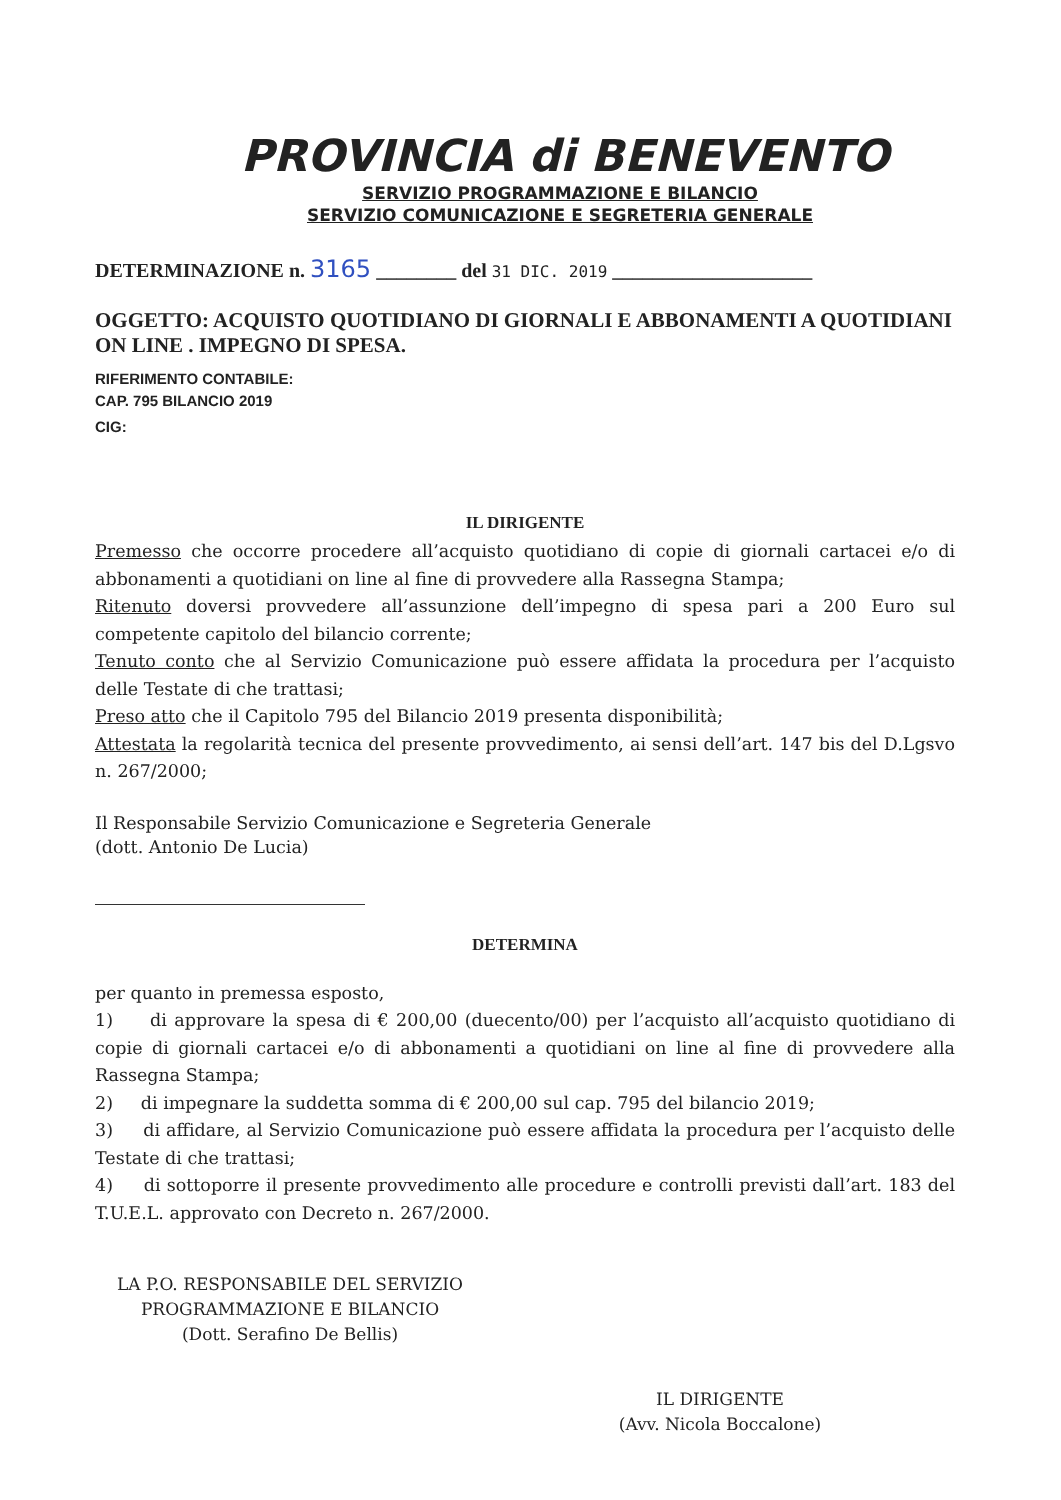PROVINCIA di BENEVENTO
SERVIZIO PROGRAMMAZIONE E BILANCIO
SERVIZIO COMUNICAZIONE E SEGRETERIA GENERALE
DETERMINAZIONE n. 3165 ________ del 31 DIC. 2019 ____________________
OGGETTO: ACQUISTO QUOTIDIANO DI GIORNALI E ABBONAMENTI A QUOTIDIANI ON LINE . IMPEGNO DI SPESA.
RIFERIMENTO CONTABILE:
CAP. 795 BILANCIO 2019
CIG:
IL DIRIGENTE
Premesso che occorre procedere all’acquisto quotidiano di copie di giornali cartacei e/o di abbonamenti a quotidiani on line al fine di provvedere alla Rassegna Stampa;
Ritenuto doversi provvedere all’assunzione dell’impegno di spesa pari a 200 Euro sul competente capitolo del bilancio corrente;
Tenuto conto che al Servizio Comunicazione può essere affidata la procedura per l’acquisto delle Testate di che trattasi;
Preso atto che il Capitolo 795 del Bilancio 2019 presenta disponibilità;
Attestata la regolarità tecnica del presente provvedimento, ai sensi dell’art. 147 bis del D.Lgsvo n. 267/2000;
Il Responsabile Servizio Comunicazione e Segreteria Generale
(dott. Antonio De Lucia)
DETERMINA
per quanto in premessa esposto,
1) di approvare la spesa di € 200,00 (duecento/00) per l’acquisto all’acquisto quotidiano di copie di giornali cartacei e/o di abbonamenti a quotidiani on line al fine di provvedere alla Rassegna Stampa;
2) di impegnare la suddetta somma di € 200,00 sul cap. 795 del bilancio 2019;
3) di affidare, al Servizio Comunicazione può essere affidata la procedura per l’acquisto delle Testate di che trattasi;
4) di sottoporre il presente provvedimento alle procedure e controlli previsti dall’art. 183 del T.U.E.L. approvato con Decreto n. 267/2000.
LA P.O. RESPONSABILE DEL SERVIZIO
PROGRAMMAZIONE E BILANCIO
(Dott. Serafino De Bellis)
IL DIRIGENTE
(Avv. Nicola Boccalone)